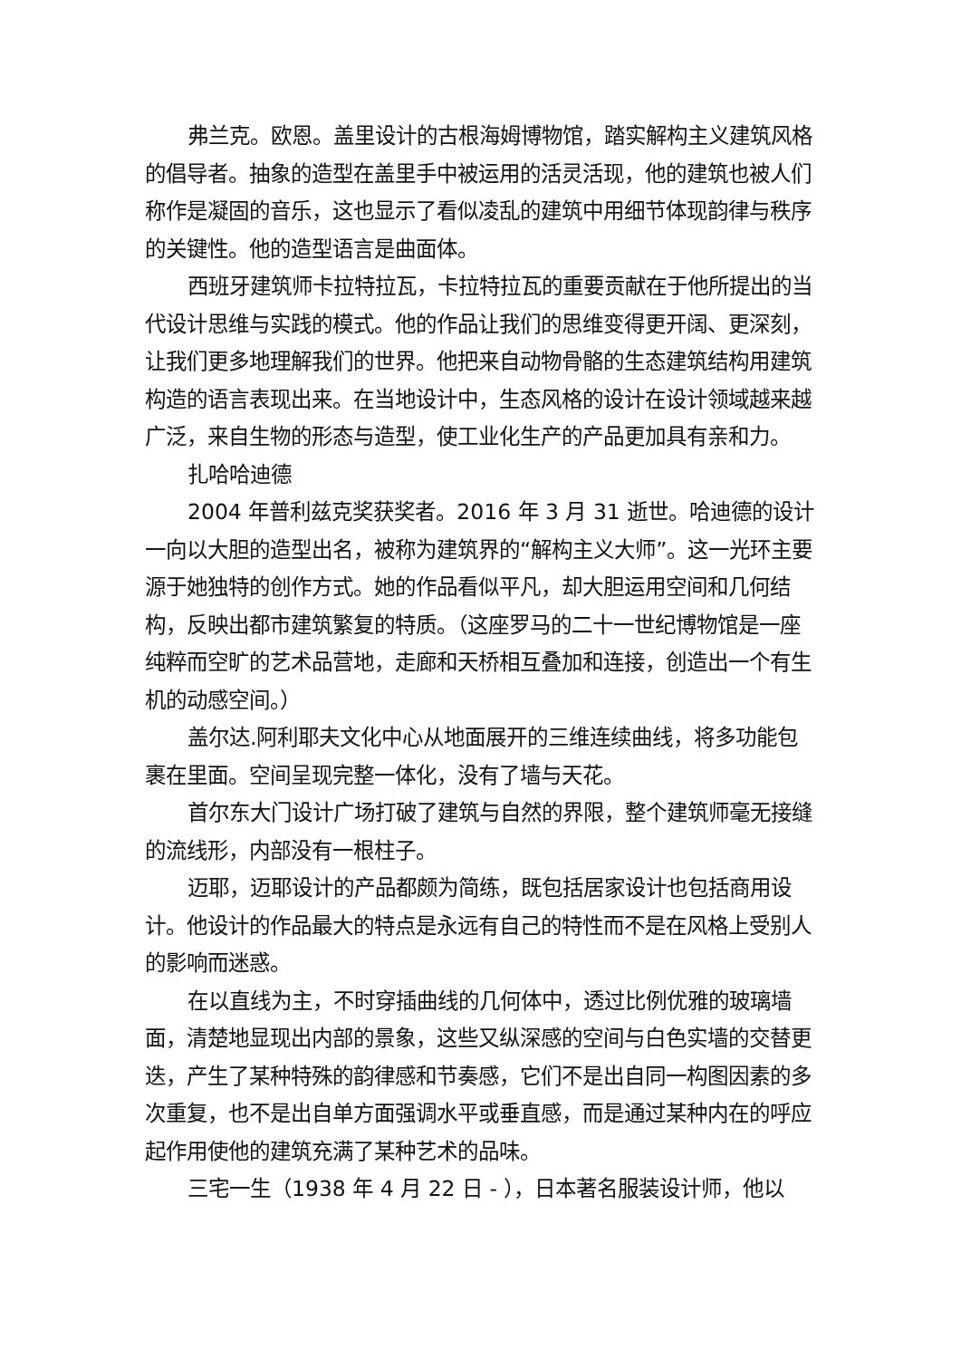弗兰克。欧恩。盖里设计的古根海姆博物馆，踏实解构主义建筑风格的倡导者。抽象的造型在盖里手中被运用的活灵活现，他的建筑也被人们称作是凝固的音乐，这也显示了看似凌乱的建筑中用细节体现韵律与秩序的关键性。他的造型语言是曲面体。
西班牙建筑师卡拉特拉瓦，卡拉特拉瓦的重要贡献在于他所提出的当代设计思维与实践的模式。他的作品让我们的思维变得更开阔、更深刻，让我们更多地理解我们的世界。他把来自动物骨骼的生态建筑结构用建筑构造的语言表现出来。在当地设计中，生态风格的设计在设计领域越来越广泛，来自生物的形态与造型，使工业化生产的产品更加具有亲和力。
扎哈哈迪德
2004 年普利兹克奖获奖者。2016 年 3 月 31 逝世。哈迪德的设计一向以大胆的造型出名，被称为建筑界的“解构主义大师”。这一光环主要源于她独特的创作方式。她的作品看似平凡，却大胆运用空间和几何结构，反映出都市建筑繁复的特质。（这座罗马的二十一世纪博物馆是一座纯粹而空旷的艺术品营地，走廊和天桥相互叠加和连接，创造出一个有生机的动感空间。）
盖尔达.阿利耶夫文化中心从地面展开的三维连续曲线，将多功能包裹在里面。空间呈现完整一体化，没有了墙与天花。
首尔东大门设计广场打破了建筑与自然的界限，整个建筑师毫无接缝的流线形，内部没有一根柱子。
迈耶，迈耶设计的产品都颇为简练，既包括居家设计也包括商用设计。他设计的作品最大的特点是永远有自己的特性而不是在风格上受别人的影响而迷惑。
在以直线为主，不时穿插曲线的几何体中，透过比例优雅的玻璃墙面，清楚地显现出内部的景象，这些又纵深感的空间与白色实墙的交替更迭，产生了某种特殊的韵律感和节奏感，它们不是出自同一构图因素的多次重复，也不是出自单方面强调水平或垂直感，而是通过某种内在的呼应起作用使他的建筑充满了某种艺术的品味。
三宅一生（1938 年 4 月 22 日 - ），日本著名服装设计师，他以